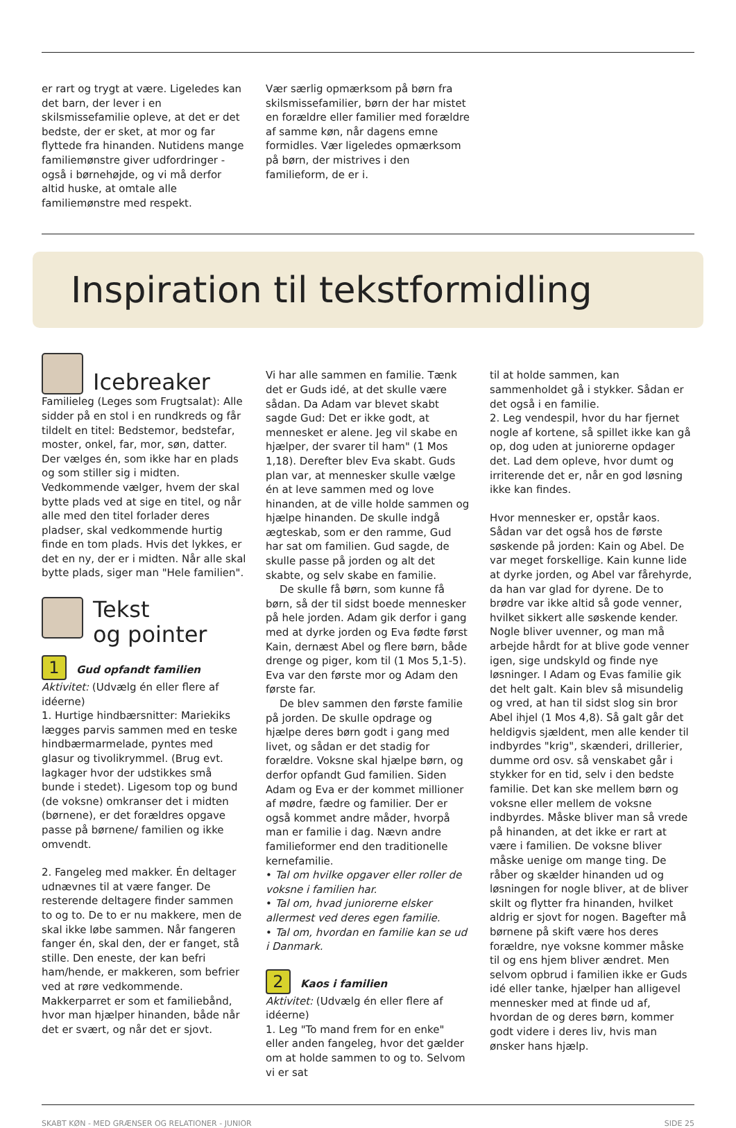er rart og trygt at være. Ligeledes kan det barn, der lever i en skilsmissefamilie opleve, at det er det bedste, der er sket, at mor og far flyttede fra hinanden. Nutidens mange familiemønstre giver udfordringer - også i børnehøjde, og vi må derfor altid huske, at omtale alle familiemønstre med respekt.
Vær særlig opmærksom på børn fra skilsmissefamilier, børn der har mistet en forældre eller familier med forældre af samme køn, når dagens emne formidles. Vær ligeledes opmærksom på børn, der mistrives i den familieform, de er i.
Inspiration til tekstformidling
Icebreaker
Familieleg (Leges som Frugtsalat): Alle sidder på en stol i en rundkreds og får tildelt en titel: Bedstemor, bedstefar, moster, onkel, far, mor, søn, datter. Der vælges én, som ikke har en plads og som stiller sig i midten. Vedkommende vælger, hvem der skal bytte plads ved at sige en titel, og når alle med den titel forlader deres pladser, skal vedkommende hurtig finde en tom plads. Hvis det lykkes, er det en ny, der er i midten. Når alle skal bytte plads, siger man "Hele familien".
Tekst
og pointer
1 Gud opfandt familien
Aktivitet: (Udvælg én eller flere af idéerne)
1. Hurtige hindbærsnitter: Mariekiks lægges parvis sammen med en teske hindbærmarmelade, pyntes med glasur og tivolikrymmel. (Brug evt. lagkager hvor der udstikkes små bunde i stedet). Ligesom top og bund (de voksne) omkranser det i midten (børnene), er det forældres opgave passe på børnene/ familien og ikke omvendt.
2. Fangeleg med makker. Én deltager udnævnes til at være fanger. De resterende deltagere finder sammen to og to. De to er nu makkere, men de skal ikke løbe sammen. Når fangeren fanger én, skal den, der er fanget, stå stille. Den eneste, der kan befri ham/hende, er makkeren, som befrier ved at røre vedkommende. Makkerparret er som et familiebånd, hvor man hjælper hinanden, både når det er svært, og når det er sjovt.
Vi har alle sammen en familie. Tænk det er Guds idé, at det skulle være sådan. Da Adam var blevet skabt sagde Gud: Det er ikke godt, at mennesket er alene. Jeg vil skabe en hjælper, der svarer til ham" (1 Mos 1,18). Derefter blev Eva skabt. Guds plan var, at mennesker skulle vælge én at leve sammen med og love hinanden, at de ville holde sammen og hjælpe hinanden. De skulle indgå ægteskab, som er den ramme, Gud har sat om familien. Gud sagde, de skulle passe på jorden og alt det skabte, og selv skabe en familie.
De skulle få børn, som kunne få børn, så der til sidst boede mennesker på hele jorden. Adam gik derfor i gang med at dyrke jorden og Eva fødte først Kain, dernæst Abel og flere børn, både drenge og piger, kom til (1 Mos 5,1-5). Eva var den første mor og Adam den første far.
De blev sammen den første familie på jorden. De skulle opdrage og hjælpe deres børn godt i gang med livet, og sådan er det stadig for forældre. Voksne skal hjælpe børn, og derfor opfandt Gud familien. Siden Adam og Eva er der kommet millioner af mødre, fædre og familier. Der er også kommet andre måder, hvorpå man er familie i dag. Nævn andre familieformer end den traditionelle kernefamilie.
• Tal om hvilke opgaver eller roller de voksne i familien har.
• Tal om, hvad juniorerne elsker allermest ved deres egen familie.
• Tal om, hvordan en familie kan se ud i Danmark.
2 Kaos i familien
Aktivitet: (Udvælg én eller flere af idéerne)
1. Leg "To mand frem for en enke" eller anden fangeleg, hvor det gælder om at holde sammen to og to. Selvom vi er sat
til at holde sammen, kan sammenholdet gå i stykker. Sådan er det også i en familie.
2. Leg vendespil, hvor du har fjernet nogle af kortene, så spillet ikke kan gå op, dog uden at juniorerne opdager det. Lad dem opleve, hvor dumt og irriterende det er, når en god løsning ikke kan findes.
Hvor mennesker er, opstår kaos. Sådan var det også hos de første søskende på jorden: Kain og Abel. De var meget forskellige. Kain kunne lide at dyrke jorden, og Abel var fårehyrde, da han var glad for dyrene. De to brødre var ikke altid så gode venner, hvilket sikkert alle søskende kender. Nogle bliver uvenner, og man må arbejde hårdt for at blive gode venner igen, sige undskyld og finde nye løsninger. I Adam og Evas familie gik det helt galt. Kain blev så misundelig og vred, at han til sidst slog sin bror Abel ihjel (1 Mos 4,8). Så galt går det heldigvis sjældent, men alle kender til indbyrdes "krig", skænderi, drillerier, dumme ord osv. så venskabet går i stykker for en tid, selv i den bedste familie. Det kan ske mellem børn og voksne eller mellem de voksne indbyrdes. Måske bliver man så vrede på hinanden, at det ikke er rart at være i familien. De voksne bliver måske uenige om mange ting. De råber og skælder hinanden ud og løsningen for nogle bliver, at de bliver skilt og flytter fra hinanden, hvilket aldrig er sjovt for nogen. Bagefter må børnene på skift være hos deres forældre, nye voksne kommer måske til og ens hjem bliver ændret. Men selvom opbrud i familien ikke er Guds idé eller tanke, hjælper han alligevel mennesker med at finde ud af, hvordan de og deres børn, kommer godt videre i deres liv, hvis man ønsker hans hjælp.
SKABT KØN - MED GRÆNSER OG RELATIONER - JUNIOR SIDE 25